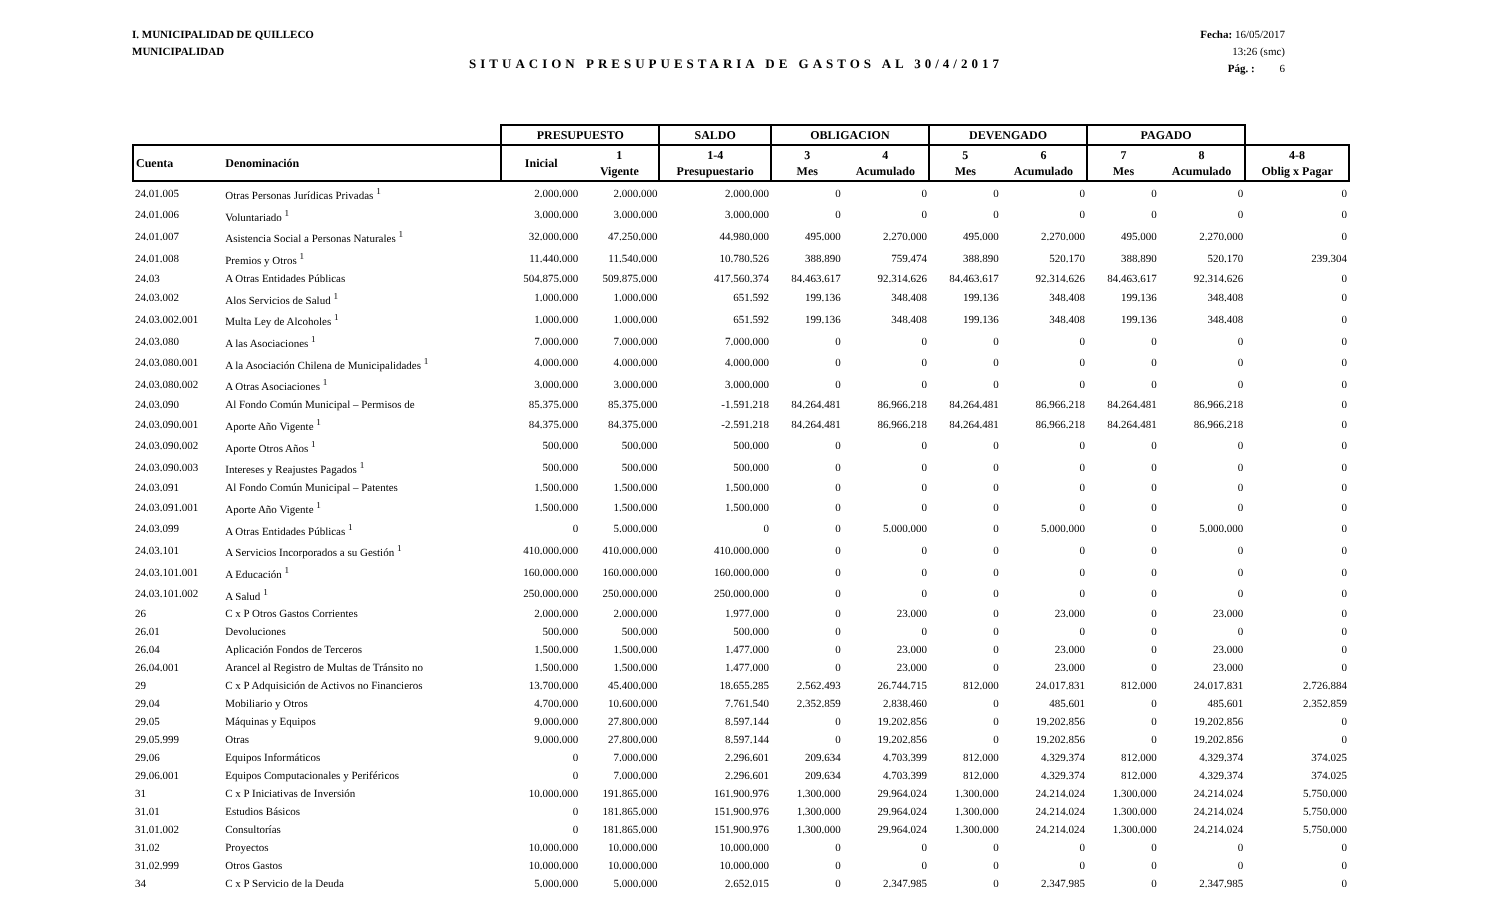I. MUNICIPALIDAD DE QUILLECO
MUNICIPALIDAD
Fecha: 16/05/2017
13:26 (smc)
Pág. : 6
SITUACION PRESUPUESTARIA DE GASTOS AL 30/4/2017
| | | PRESUPUESTO | | SALDO | OBLIGACION | | DEVENGADO | | PAGADO | | |
| --- | --- | --- | --- | --- | --- | --- | --- | --- | --- | --- | --- |
| Cuenta | Denominación | Inicial | 1 Vigente | 1-4 Presupuestario | 3 Mes | 4 Acumulado | 5 Mes | 6 Acumulado | 7 Mes | 8 Acumulado | 4-8 Oblig x Pagar |
| 24.01.005 | Otras Personas Jurídicas Privadas <sup>1</sup> | 2.000.000 | 2.000.000 | 2.000.000 | 0 | 0 | 0 | 0 | 0 | 0 | 0 |
| 24.01.006 | Voluntariado <sup>1</sup> | 3.000.000 | 3.000.000 | 3.000.000 | 0 | 0 | 0 | 0 | 0 | 0 | 0 |
| 24.01.007 | Asistencia Social a Personas Naturales <sup>1</sup> | 32.000.000 | 47.250.000 | 44.980.000 | 495.000 | 2.270.000 | 495.000 | 2.270.000 | 495.000 | 2.270.000 | 0 |
| 24.01.008 | Premios y Otros <sup>1</sup> | 11.440.000 | 11.540.000 | 10.780.526 | 388.890 | 759.474 | 388.890 | 520.170 | 388.890 | 520.170 | 239.304 |
| 24.03 | A Otras Entidades Públicas | 504.875.000 | 509.875.000 | 417.560.374 | 84.463.617 | 92.314.626 | 84.463.617 | 92.314.626 | 84.463.617 | 92.314.626 | 0 |
| 24.03.002 | Alos Servicios de Salud <sup>1</sup> | 1.000.000 | 1.000.000 | 651.592 | 199.136 | 348.408 | 199.136 | 348.408 | 199.136 | 348.408 | 0 |
| 24.03.002.001 | Multa Ley de Alcoholes <sup>1</sup> | 1.000.000 | 1.000.000 | 651.592 | 199.136 | 348.408 | 199.136 | 348.408 | 199.136 | 348.408 | 0 |
| 24.03.080 | A las Asociaciones <sup>1</sup> | 7.000.000 | 7.000.000 | 7.000.000 | 0 | 0 | 0 | 0 | 0 | 0 | 0 |
| 24.03.080.001 | A la Asociación Chilena de Municipalidades <sup>1</sup> | 4.000.000 | 4.000.000 | 4.000.000 | 0 | 0 | 0 | 0 | 0 | 0 | 0 |
| 24.03.080.002 | A Otras Asociaciones <sup>1</sup> | 3.000.000 | 3.000.000 | 3.000.000 | 0 | 0 | 0 | 0 | 0 | 0 | 0 |
| 24.03.090 | Al Fondo Común Municipal – Permisos de | 85.375.000 | 85.375.000 | -1.591.218 | 84.264.481 | 86.966.218 | 84.264.481 | 86.966.218 | 84.264.481 | 86.966.218 | 0 |
| 24.03.090.001 | Aporte Año Vigente <sup>1</sup> | 84.375.000 | 84.375.000 | -2.591.218 | 84.264.481 | 86.966.218 | 84.264.481 | 86.966.218 | 84.264.481 | 86.966.218 | 0 |
| 24.03.090.002 | Aporte Otros Años <sup>1</sup> | 500.000 | 500.000 | 500.000 | 0 | 0 | 0 | 0 | 0 | 0 | 0 |
| 24.03.090.003 | Intereses y Reajustes Pagados <sup>1</sup> | 500.000 | 500.000 | 500.000 | 0 | 0 | 0 | 0 | 0 | 0 | 0 |
| 24.03.091 | Al Fondo Común Municipal – Patentes | 1.500.000 | 1.500.000 | 1.500.000 | 0 | 0 | 0 | 0 | 0 | 0 | 0 |
| 24.03.091.001 | Aporte Año Vigente <sup>1</sup> | 1.500.000 | 1.500.000 | 1.500.000 | 0 | 0 | 0 | 0 | 0 | 0 | 0 |
| 24.03.099 | A Otras Entidades Públicas <sup>1</sup> | 0 | 5.000.000 | 0 | 0 | 5.000.000 | 0 | 5.000.000 | 0 | 5.000.000 | 0 |
| 24.03.101 | A Servicios Incorporados a su Gestión <sup>1</sup> | 410.000.000 | 410.000.000 | 410.000.000 | 0 | 0 | 0 | 0 | 0 | 0 | 0 |
| 24.03.101.001 | A Educación <sup>1</sup> | 160.000.000 | 160.000.000 | 160.000.000 | 0 | 0 | 0 | 0 | 0 | 0 | 0 |
| 24.03.101.002 | A Salud <sup>1</sup> | 250.000.000 | 250.000.000 | 250.000.000 | 0 | 0 | 0 | 0 | 0 | 0 | 0 |
| 26 | C x P Otros Gastos Corrientes | 2.000.000 | 2.000.000 | 1.977.000 | 0 | 23.000 | 0 | 23.000 | 0 | 23.000 | 0 |
| 26.01 | Devoluciones | 500.000 | 500.000 | 500.000 | 0 | 0 | 0 | 0 | 0 | 0 | 0 |
| 26.04 | Aplicación Fondos de Terceros | 1.500.000 | 1.500.000 | 1.477.000 | 0 | 23.000 | 0 | 23.000 | 0 | 23.000 | 0 |
| 26.04.001 | Arancel al Registro de Multas de Tránsito no | 1.500.000 | 1.500.000 | 1.477.000 | 0 | 23.000 | 0 | 23.000 | 0 | 23.000 | 0 |
| 29 | C x P Adquisición de Activos no Financieros | 13.700.000 | 45.400.000 | 18.655.285 | 2.562.493 | 26.744.715 | 812.000 | 24.017.831 | 812.000 | 24.017.831 | 2.726.884 |
| 29.04 | Mobiliario y Otros | 4.700.000 | 10.600.000 | 7.761.540 | 2.352.859 | 2.838.460 | 0 | 485.601 | 0 | 485.601 | 2.352.859 |
| 29.05 | Máquinas y Equipos | 9.000.000 | 27.800.000 | 8.597.144 | 0 | 19.202.856 | 0 | 19.202.856 | 0 | 19.202.856 | 0 |
| 29.05.999 | Otras | 9.000.000 | 27.800.000 | 8.597.144 | 0 | 19.202.856 | 0 | 19.202.856 | 0 | 19.202.856 | 0 |
| 29.06 | Equipos Informáticos | 0 | 7.000.000 | 2.296.601 | 209.634 | 4.703.399 | 812.000 | 4.329.374 | 812.000 | 4.329.374 | 374.025 |
| 29.06.001 | Equipos Computacionales y Periféricos | 0 | 7.000.000 | 2.296.601 | 209.634 | 4.703.399 | 812.000 | 4.329.374 | 812.000 | 4.329.374 | 374.025 |
| 31 | C x P Iniciativas de Inversión | 10.000.000 | 191.865.000 | 161.900.976 | 1.300.000 | 29.964.024 | 1.300.000 | 24.214.024 | 1.300.000 | 24.214.024 | 5.750.000 |
| 31.01 | Estudios Básicos | 0 | 181.865.000 | 151.900.976 | 1.300.000 | 29.964.024 | 1.300.000 | 24.214.024 | 1.300.000 | 24.214.024 | 5.750.000 |
| 31.01.002 | Consultorías | 0 | 181.865.000 | 151.900.976 | 1.300.000 | 29.964.024 | 1.300.000 | 24.214.024 | 1.300.000 | 24.214.024 | 5.750.000 |
| 31.02 | Proyectos | 10.000.000 | 10.000.000 | 10.000.000 | 0 | 0 | 0 | 0 | 0 | 0 | 0 |
| 31.02.999 | Otros Gastos | 10.000.000 | 10.000.000 | 10.000.000 | 0 | 0 | 0 | 0 | 0 | 0 | 0 |
| 34 | C x P Servicio de la Deuda | 5.000.000 | 5.000.000 | 2.652.015 | 0 | 2.347.985 | 0 | 2.347.985 | 0 | 2.347.985 | 0 |